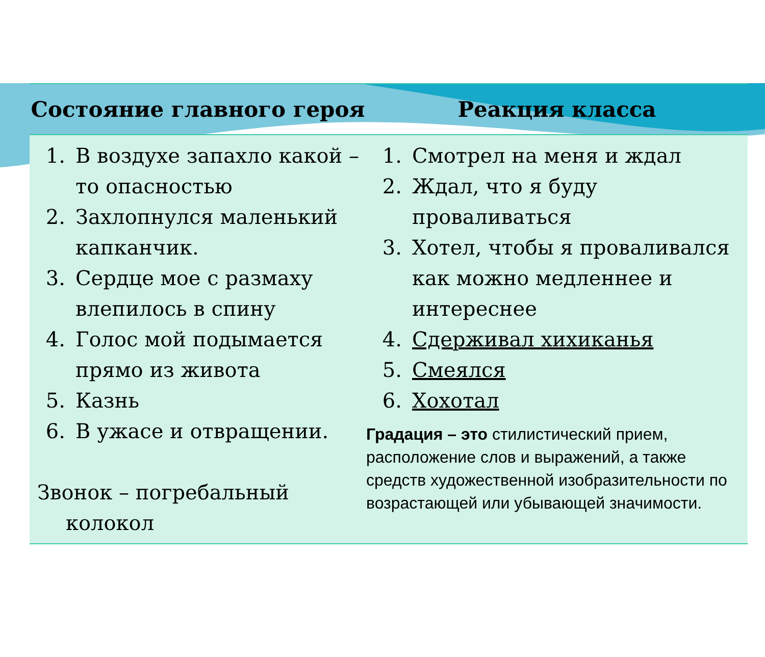| Состояние главного героя | Реакция класса |
| --- | --- |
| 1. В воздухе запахло какой – то опасностью 2. Захлопнулся маленький капканчик. 3. Сердце мое с размаху влепилось в спину 4. Голос мой подымается прямо из живота 5. Казнь 6. В ужасе и отвращении. Звонок – погребальный колокол | 1. Смотрел на меня и ждал 2. Ждал, что я буду проваливаться 3. Хотел, чтобы я проваливался как можно медленнее и интереснее 4. Сдерживал хихиканья 5. Смеялся 6. Хохотал Градация – это стилистический прием, расположение слов и выражений, а также средств художественной изобразительности по возрастающей или убывающей значимости. |